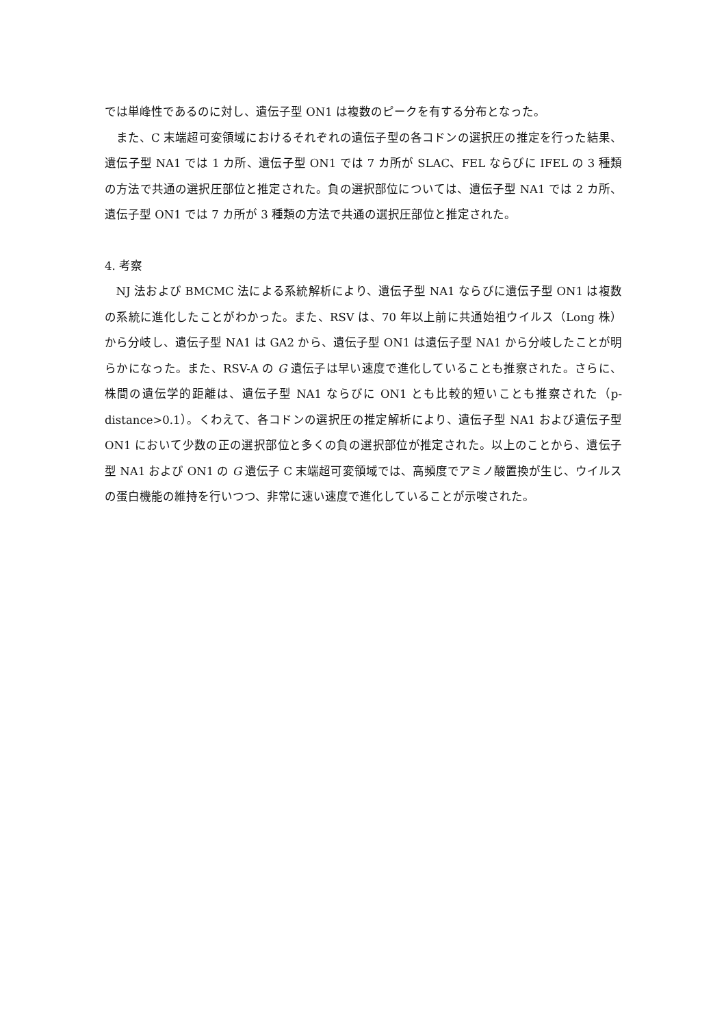では単峰性であるのに対し、遺伝子型 ON1 は複数のピークを有する分布となった。
また、C 末端超可変領域におけるそれぞれの遺伝子型の各コドンの選択圧の推定を行った結果、遺伝子型 NA1 では 1 カ所、遺伝子型 ON1 では 7 カ所が SLAC、FEL ならびに IFEL の 3 種類の方法で共通の選択圧部位と推定された。負の選択部位については、遺伝子型 NA1 では 2 カ所、遺伝子型 ON1 では 7 カ所が 3 種類の方法で共通の選択圧部位と推定された。
4. 考察
NJ 法および BMCMC 法による系統解析により、遺伝子型 NA1 ならびに遺伝子型 ON1 は複数の系統に進化したことがわかった。また、RSV は、70 年以上前に共通始祖ウイルス（Long 株）から分岐し、遺伝子型 NA1 は GA2 から、遺伝子型 ON1 は遺伝子型 NA1 から分岐したことが明らかになった。また、RSV-A の G 遺伝子は早い速度で進化していることも推察された。さらに、株間の遺伝学的距離は、遺伝子型 NA1 ならびに ON1 とも比較的短いことも推察された（p-distance>0.1）。くわえて、各コドンの選択圧の推定解析により、遺伝子型 NA1 および遺伝子型 ON1 において少数の正の選択部位と多くの負の選択部位が推定された。以上のことから、遺伝子型 NA1 および ON1 の G 遺伝子 C 末端超可変領域では、高頻度でアミノ酸置換が生じ、ウイルスの蛋白機能の維持を行いつつ、非常に速い速度で進化していることが示唆された。